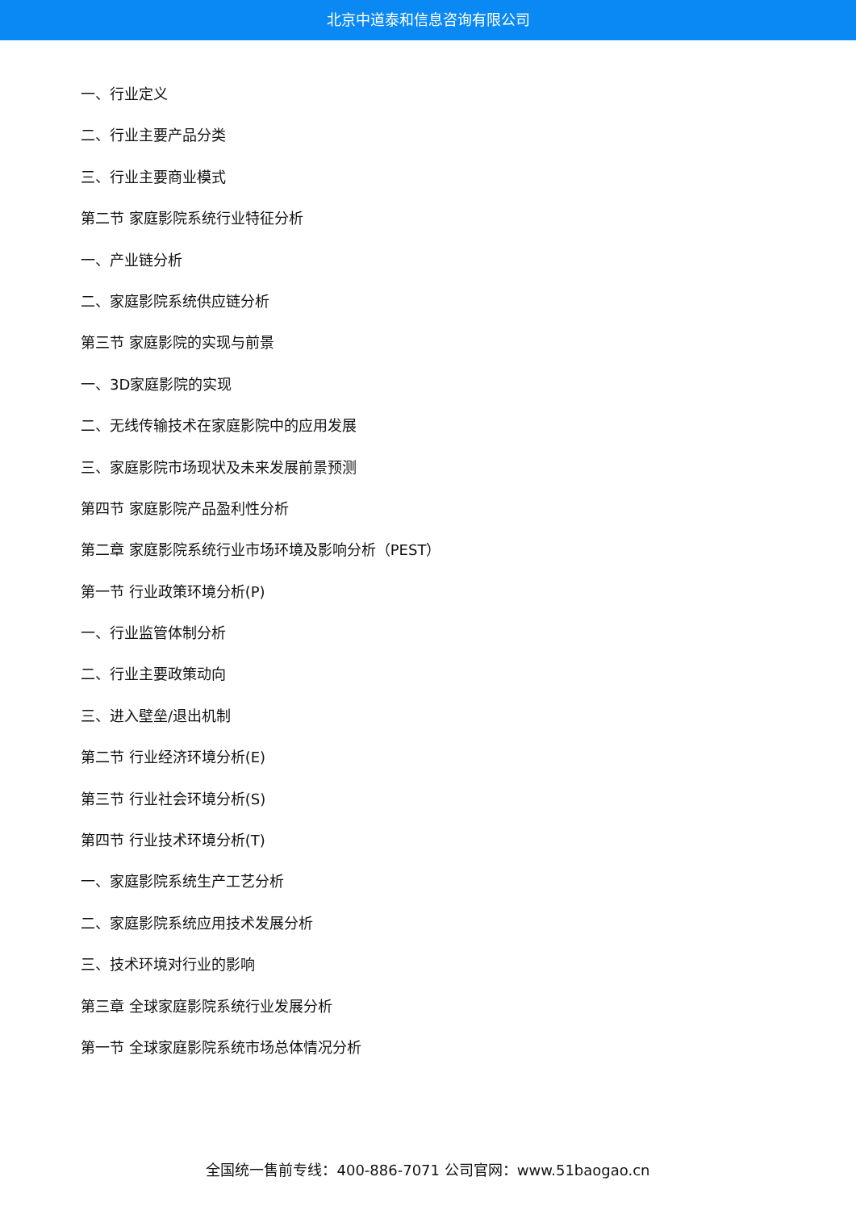北京中道泰和信息咨询有限公司
一、行业定义
二、行业主要产品分类
三、行业主要商业模式
第二节 家庭影院系统行业特征分析
一、产业链分析
二、家庭影院系统供应链分析
第三节 家庭影院的实现与前景
一、3D家庭影院的实现
二、无线传输技术在家庭影院中的应用发展
三、家庭影院市场现状及未来发展前景预测
第四节 家庭影院产品盈利性分析
第二章 家庭影院系统行业市场环境及影响分析（PEST）
第一节 行业政策环境分析(P)
一、行业监管体制分析
二、行业主要政策动向
三、进入壁垒/退出机制
第二节 行业经济环境分析(E)
第三节 行业社会环境分析(S)
第四节 行业技术环境分析(T)
一、家庭影院系统生产工艺分析
二、家庭影院系统应用技术发展分析
三、技术环境对行业的影响
第三章 全球家庭影院系统行业发展分析
第一节 全球家庭影院系统市场总体情况分析
全国统一售前专线：400-886-7071 公司官网：www.51baogao.cn